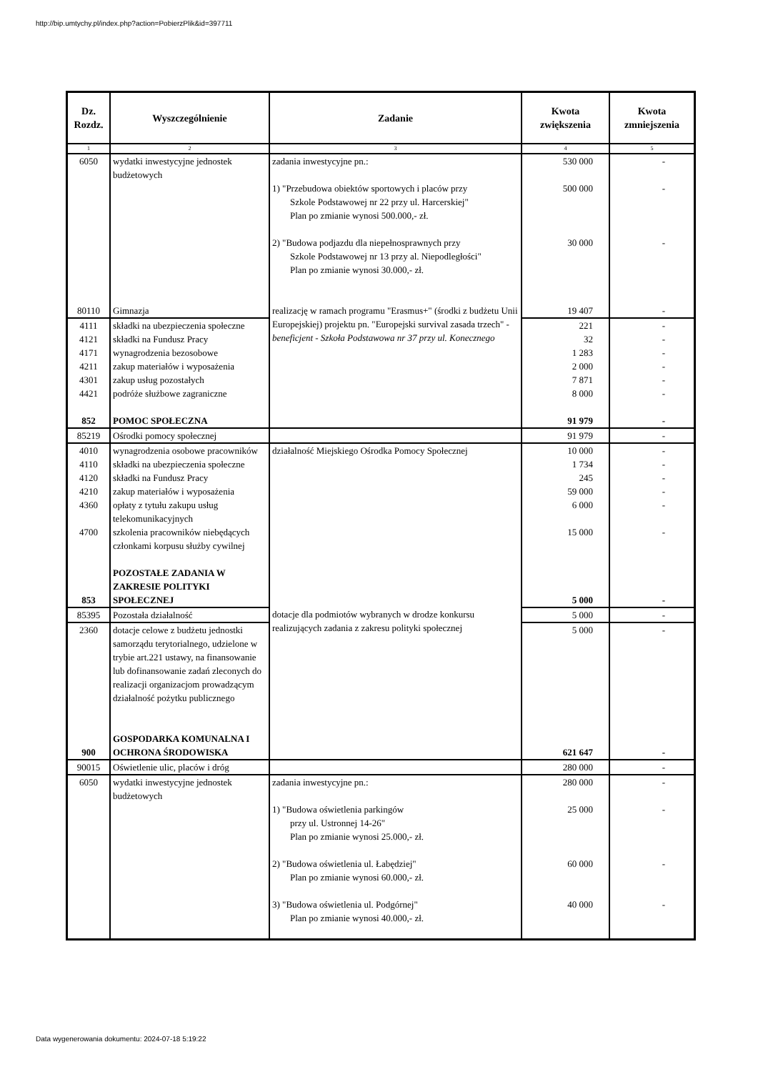http://bip.umtychy.pl/index.php?action=PobierzPlik&id=397711
| Dz. Rozdz. | Wyszczególnienie | Zadanie | Kwota zwiększenia | Kwota zmniejszenia |
| --- | --- | --- | --- | --- |
| 1 | 2 | 3 | 4 | 5 |
| 6050 | wydatki inwestycyjne jednostek budżetowych | zadania inwestycyjne pn.: 1) "Przebudowa obiektów sportowych i placów przy Szkole Podstawowej nr 22 przy ul. Harcerskiej" Plan po zmianie wynosi 500.000,- zł. 2) "Budowa podjazdu dla niepełnosprawnych przy Szkole Podstawowej nr 13 przy al. Niepodległości" Plan po zmianie wynosi 30.000,- zł. | 530 000 500 000 30 000 | - - - |
| 80110 | Gimnazja | realizację w ramach programu "Erasmus+" (środki z budżetu Unii Europejskiej) projektu pn. "Europejski survival zasada trzech" - beneficjent - Szkoła Podstawowa nr 37 przy ul. Konecznego | 19 407 | - |
| 4111 | składki na ubezpieczenia społeczne | | 221 | - |
| 4121 | składki na Fundusz Pracy | | 32 | - |
| 4171 | wynagrodzenia bezosobowe | | 1 283 | - |
| 4211 | zakup materiałów i wyposażenia | | 2 000 | - |
| 4301 | zakup usług pozostałych | | 7 871 | - |
| 4421 | podróże służbowe zagraniczne | | 8 000 | - |
| 852 | POMOC SPOŁECZNA | | 91 979 | - |
| 85219 | Ośrodki pomocy społecznej | | 91 979 | - |
| 4010 | wynagrodzenia osobowe pracowników | działalność Miejskiego Ośrodka Pomocy Społecznej | 10 000 | - |
| 4110 | składki na ubezpieczenia społeczne | | 1 734 | - |
| 4120 | składki na Fundusz Pracy | | 245 | - |
| 4210 | zakup materiałów i wyposażenia | | 59 000 | - |
| 4360 | opłaty z tytułu zakupu usług telekomunikacyjnych | | 6 000 | - |
| 4700 | szkolenia pracowników niebędących członkami korpusu służby cywilnej | | 15 000 | - |
| 853 | POZOSTAŁE ZADANIA W ZAKRESIE POLITYKI SPOŁECZNEJ | | 5 000 | - |
| 85395 | Pozostała działalność | dotacje dla podmiotów wybranych w drodze konkursu realizujących zadania z zakresu polityki społecznej | 5 000 | - |
| 2360 | dotacje celowe z budżetu jednostki samorządu terytorialnego, udzielone w trybie art.221 ustawy, na finansowanie lub dofinansowanie zadań zleconych do realizacji organizacjom prowadzącym działalność pożytku publicznego | | 5 000 | - |
| 900 | GOSPODARKA KOMUNALNA I OCHRONA ŚRODOWISKA | | 621 647 | - |
| 90015 | Oświetlenie ulic, placów i dróg | | 280 000 | - |
| 6050 | wydatki inwestycyjne jednostek budżetowych | zadania inwestycyjne pn.: 1) "Budowa oświetlenia parkingów przy ul. Ustronnej 14-26" Plan po zmianie wynosi 25.000,- zł. 2) "Budowa oświetlenia ul. Łabędziej" Plan po zmianie wynosi 60.000,- zł. 3) "Budowa oświetlenia ul. Podgórnej" Plan po zmianie wynosi 40.000,- zł. | 280 000 25 000 60 000 40 000 | - - - - |
Data wygenerowania dokumentu: 2024-07-18 5:19:22